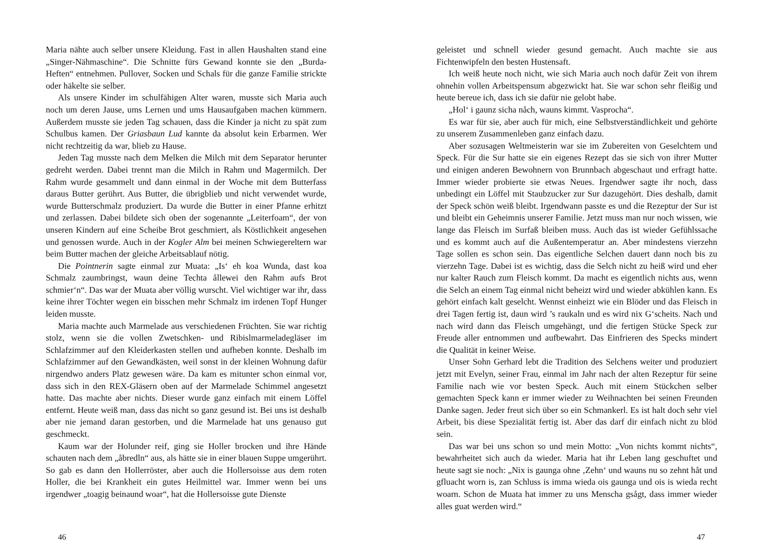Maria nähte auch selber unsere Kleidung. Fast in allen Haushalten stand eine „Singer-Nähmaschine“. Die Schnitte fürs Gewand konnte sie den „Burda-Heften“ entnehmen. Pullover, Socken und Schals für die ganze Familie strickte oder häkelte sie selber.
Als unsere Kinder im schulfähigen Alter waren, musste sich Maria auch noch um deren Jause, ums Lernen und ums Hausaufgaben machen kümmern. Außerdem musste sie jeden Tag schauen, dass die Kinder ja nicht zu spät zum Schulbus kamen. Der Griasbaun Lud kannte da absolut kein Erbarmen. Wer nicht rechtzeitig da war, blieb zu Hause.
Jeden Tag musste nach dem Melken die Milch mit dem Separator herunter gedreht werden. Dabei trennt man die Milch in Rahm und Magermilch. Der Rahm wurde gesammelt und dann einmal in der Woche mit dem Butterfass daraus Butter gerührt. Aus Butter, die übrigblieb und nicht verwendet wurde, wurde Butterschmalz produziert. Da wurde die Butter in einer Pfanne erhitzt und zerlassen. Dabei bildete sich oben der sogenannte „Leiterfoam“, der von unseren Kindern auf eine Scheibe Brot geschmiert, als Köstlichkeit angesehen und genossen wurde. Auch in der Kogler Alm bei meinen Schwiegereltern war beim Butter machen der gleiche Arbeitsablauf nötig.
Die Pointnerin sagte einmal zur Muata: „Is‘ eh koa Wunda, dast koa Schmalz zaumbringst, waun deine Techta ållewei den Rahm aufs Brot schmier‘n“. Das war der Muata aber völlig wurscht. Viel wichtiger war ihr, dass keine ihrer Töchter wegen ein bisschen mehr Schmalz im irdenen Topf Hunger leiden musste.
Maria machte auch Marmelade aus verschiedenen Früchten. Sie war richtig stolz, wenn sie die vollen Zwetschken- und Ribislmarmeladegläser im Schlafzimmer auf den Kleiderkasten stellen und aufheben konnte. Deshalb im Schlafzimmer auf den Gewandkästen, weil sonst in der kleinen Wohnung dafür nirgendwo anders Platz gewesen wäre. Da kam es mitunter schon einmal vor, dass sich in den REX-Gläsern oben auf der Marmelade Schimmel angesetzt hatte. Das machte aber nichts. Dieser wurde ganz einfach mit einem Löffel entfernt. Heute weiß man, dass das nicht so ganz gesund ist. Bei uns ist deshalb aber nie jemand daran gestorben, und die Marmelade hat uns genauso gut geschmeckt.
Kaum war der Holunder reif, ging sie Holler brocken und ihre Hände schauten nach dem „åbredln“ aus, als hätte sie in einer blauen Suppe umgerührt. So gab es dann den Hollerröster, aber auch die Hollersoisse aus dem roten Holler, die bei Krankheit ein gutes Heilmittel war. Immer wenn bei uns irgendwer „toagig beinaund woar“, hat die Hollersoisse gute Dienste
46
geleistet und schnell wieder gesund gemacht. Auch machte sie aus Fichtenwipfeln den besten Hustensaft.
Ich weiß heute noch nicht, wie sich Maria auch noch dafür Zeit von ihrem ohnehin vollen Arbeitspensum abgezwickt hat. Sie war schon sehr fleißig und heute bereue ich, dass ich sie dafür nie gelobt habe.
„Hol‘ i gaunz sicha nåch, wauns kimmt. Vasprocha“.
Es war für sie, aber auch für mich, eine Selbstverständlichkeit und gehörte zu unserem Zusammenleben ganz einfach dazu.
Aber sozusagen Weltmeisterin war sie im Zubereiten von Geselchtem und Speck. Für die Sur hatte sie ein eigenes Rezept das sie sich von ihrer Mutter und einigen anderen Bewohnern von Brunnbach abgeschaut und erfragt hatte. Immer wieder probierte sie etwas Neues. Irgendwer sagte ihr noch, dass unbedingt ein Löffel mit Staubzucker zur Sur dazugehört. Dies deshalb, damit der Speck schön weiß bleibt. Irgendwann passte es und die Rezeptur der Sur ist und bleibt ein Geheimnis unserer Familie. Jetzt muss man nur noch wissen, wie lange das Fleisch im Surfaß bleiben muss. Auch das ist wieder Gefühlssache und es kommt auch auf die Außentemperatur an. Aber mindestens vierzehn Tage sollen es schon sein. Das eigentliche Selchen dauert dann noch bis zu vierzehn Tage. Dabei ist es wichtig, dass die Selch nicht zu heiß wird und eher nur kalter Rauch zum Fleisch kommt. Da macht es eigentlich nichts aus, wenn die Selch an einem Tag einmal nicht beheizt wird und wieder abkühlen kann. Es gehört einfach kalt geselcht. Wennst einheizt wie ein Blöder und das Fleisch in drei Tagen fertig ist, daun wird ’s raukaln und es wird nix G‘scheits. Nach und nach wird dann das Fleisch umgehängt, und die fertigen Stücke Speck zur Freude aller entnommen und aufbewahrt. Das Einfrieren des Specks mindert die Qualität in keiner Weise.
Unser Sohn Gerhard lebt die Tradition des Selchens weiter und produziert jetzt mit Evelyn, seiner Frau, einmal im Jahr nach der alten Rezeptur für seine Familie nach wie vor besten Speck. Auch mit einem Stückchen selber gemachten Speck kann er immer wieder zu Weihnachten bei seinen Freunden Danke sagen. Jeder freut sich über so ein Schmankerl. Es ist halt doch sehr viel Arbeit, bis diese Spezialität fertig ist. Aber das darf dir einfach nicht zu blöd sein.
Das war bei uns schon so und mein Motto: „Von nichts kommt nichts“, bewahrheitet sich auch da wieder. Maria hat ihr Leben lang geschuftet und heute sagt sie noch: „Nix is gaunga ohne ‚Zehn‘ und wauns nu so zehnt håt und gfluacht worn is, zan Schluss is imma wieda ois gaunga und ois is wieda recht woarn. Schon de Muata hat immer zu uns Menscha gsågt, dass immer wieder alles guat werden wird.“
47